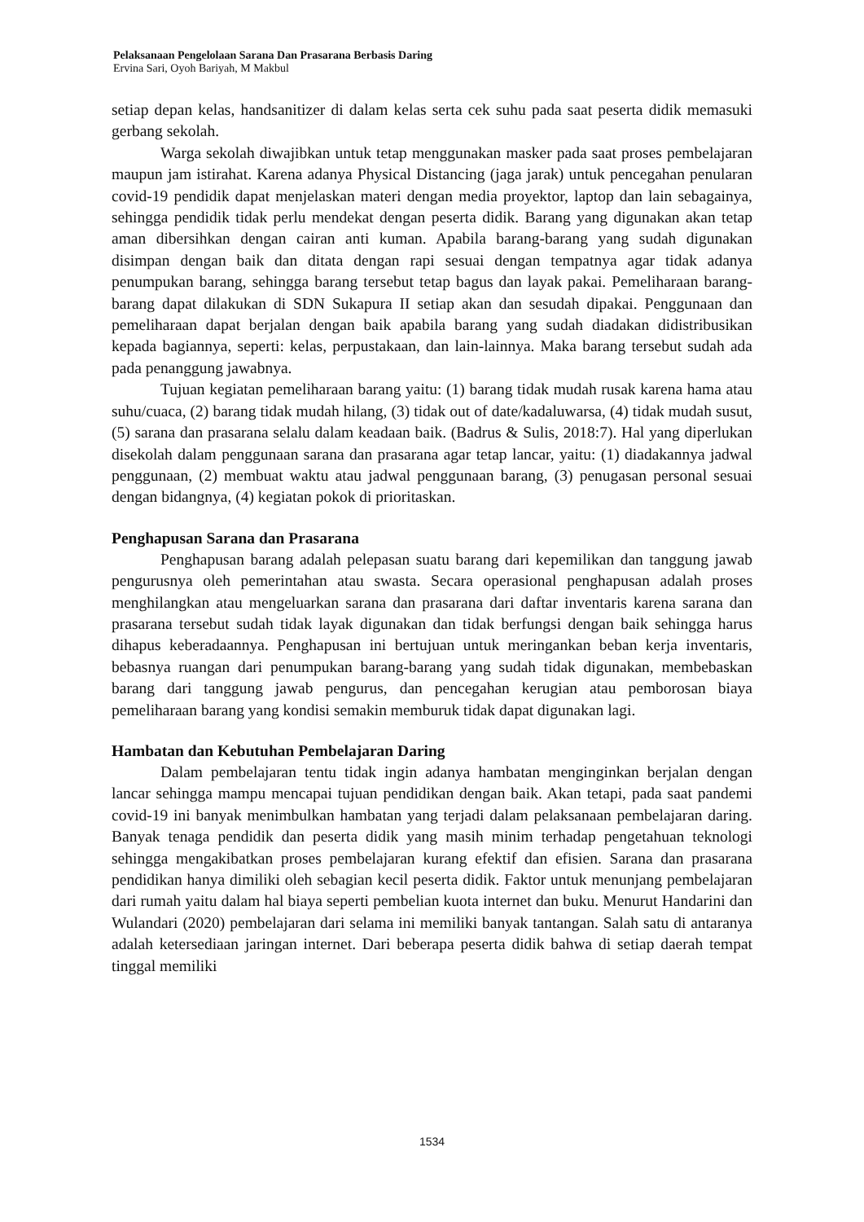Pelaksanaan Pengelolaan Sarana Dan Prasarana Berbasis Daring
Ervina Sari, Oyoh Bariyah, M Makbul
setiap depan kelas, handsanitizer di dalam kelas serta cek suhu pada saat peserta didik memasuki gerbang sekolah.
Warga sekolah diwajibkan untuk tetap menggunakan masker pada saat proses pembelajaran maupun jam istirahat. Karena adanya Physical Distancing (jaga jarak) untuk pencegahan penularan covid-19 pendidik dapat menjelaskan materi dengan media proyektor, laptop dan lain sebagainya, sehingga pendidik tidak perlu mendekat dengan peserta didik. Barang yang digunakan akan tetap aman dibersihkan dengan cairan anti kuman. Apabila barang-barang yang sudah digunakan disimpan dengan baik dan ditata dengan rapi sesuai dengan tempatnya agar tidak adanya penumpukan barang, sehingga barang tersebut tetap bagus dan layak pakai. Pemeliharaan barang-barang dapat dilakukan di SDN Sukapura II setiap akan dan sesudah dipakai. Penggunaan dan pemeliharaan dapat berjalan dengan baik apabila barang yang sudah diadakan didistribusikan kepada bagiannya, seperti: kelas, perpustakaan, dan lain-lainnya. Maka barang tersebut sudah ada pada penanggung jawabnya.
Tujuan kegiatan pemeliharaan barang yaitu: (1) barang tidak mudah rusak karena hama atau suhu/cuaca, (2) barang tidak mudah hilang, (3) tidak out of date/kadaluwarsa, (4) tidak mudah susut, (5) sarana dan prasarana selalu dalam keadaan baik. (Badrus & Sulis, 2018:7). Hal yang diperlukan disekolah dalam penggunaan sarana dan prasarana agar tetap lancar, yaitu: (1) diadakannya jadwal penggunaan, (2) membuat waktu atau jadwal penggunaan barang, (3) penugasan personal sesuai dengan bidangnya, (4) kegiatan pokok di prioritaskan.
Penghapusan Sarana dan Prasarana
Penghapusan barang adalah pelepasan suatu barang dari kepemilikan dan tanggung jawab pengurusnya oleh pemerintahan atau swasta. Secara operasional penghapusan adalah proses menghilangkan atau mengeluarkan sarana dan prasarana dari daftar inventaris karena sarana dan prasarana tersebut sudah tidak layak digunakan dan tidak berfungsi dengan baik sehingga harus dihapus keberadaannya. Penghapusan ini bertujuan untuk meringankan beban kerja inventaris, bebasnya ruangan dari penumpukan barang-barang yang sudah tidak digunakan, membebaskan barang dari tanggung jawab pengurus, dan pencegahan kerugian atau pemborosan biaya pemeliharaan barang yang kondisi semakin memburuk tidak dapat digunakan lagi.
Hambatan dan Kebutuhan Pembelajaran Daring
Dalam pembelajaran tentu tidak ingin adanya hambatan menginginkan berjalan dengan lancar sehingga mampu mencapai tujuan pendidikan dengan baik. Akan tetapi, pada saat pandemi covid-19 ini banyak menimbulkan hambatan yang terjadi dalam pelaksanaan pembelajaran daring. Banyak tenaga pendidik dan peserta didik yang masih minim terhadap pengetahuan teknologi sehingga mengakibatkan proses pembelajaran kurang efektif dan efisien. Sarana dan prasarana pendidikan hanya dimiliki oleh sebagian kecil peserta didik. Faktor untuk menunjang pembelajaran dari rumah yaitu dalam hal biaya seperti pembelian kuota internet dan buku. Menurut Handarini dan Wulandari (2020) pembelajaran dari selama ini memiliki banyak tantangan. Salah satu di antaranya adalah ketersediaan jaringan internet. Dari beberapa peserta didik bahwa di setiap daerah tempat tinggal memiliki
1534